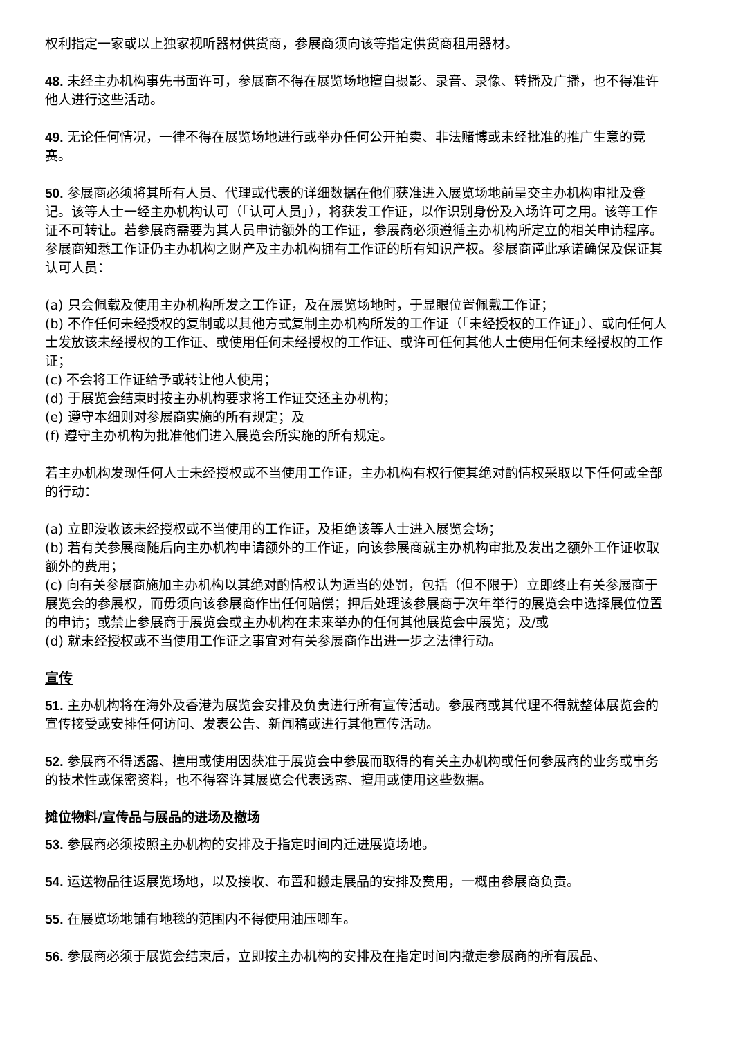权利指定一家或以上独家视听器材供货商，参展商须向该等指定供货商租用器材。
48. 未经主办机构事先书面许可，参展商不得在展览场地擅自摄影、录音、录像、转播及广播，也不得准许他人进行这些活动。
49. 无论任何情况，一律不得在展览场地进行或举办任何公开拍卖、非法赌博或未经批准的推广生意的竞赛。
50. 参展商必须将其所有人员、代理或代表的详细数据在他们获准进入展览场地前呈交主办机构审批及登记。该等人士一经主办机构认可（「认可人员」），将获发工作证，以作识别身份及入场许可之用。该等工作证不可转让。若参展商需要为其人员申请额外的工作证，参展商必须遵循主办机构所定立的相关申请程序。参展商知悉工作证仍主办机构之财产及主办机构拥有工作证的所有知识产权。参展商谨此承诺确保及保证其认可人员：
(a) 只会佩载及使用主办机构所发之工作证，及在展览场地时，于显眼位置佩戴工作证；
(b) 不作任何未经授权的复制或以其他方式复制主办机构所发的工作证（「未经授权的工作证」）、或向任何人士发放该未经授权的工作证、或使用任何未经授权的工作证、或许可任何其他人士使用任何未经授权的工作证；
(c) 不会将工作证给予或转让他人使用；
(d) 于展览会结束时按主办机构要求将工作证交还主办机构；
(e) 遵守本细则对参展商实施的所有规定；及
(f) 遵守主办机构为批准他们进入展览会所实施的所有规定。
若主办机构发现任何人士未经授权或不当使用工作证，主办机构有权行使其绝对酌情权采取以下任何或全部的行动：
(a) 立即没收该未经授权或不当使用的工作证，及拒绝该等人士进入展览会场；
(b) 若有关参展商随后向主办机构申请额外的工作证，向该参展商就主办机构审批及发出之额外工作证收取额外的费用；
(c) 向有关参展商施加主办机构以其绝对酌情权认为适当的处罚，包括（但不限于）立即终止有关参展商于展览会的参展权，而毋须向该参展商作出任何赔偿；押后处理该参展商于次年举行的展览会中选择展位位置的申请；或禁止参展商于展览会或主办机构在未来举办的任何其他展览会中展览；及/或
(d) 就未经授权或不当使用工作证之事宜对有关参展商作出进一步之法律行动。
宣传
51. 主办机构将在海外及香港为展览会安排及负责进行所有宣传活动。参展商或其代理不得就整体展览会的宣传接受或安排任何访问、发表公告、新闻稿或进行其他宣传活动。
52. 参展商不得透露、擅用或使用因获准于展览会中参展而取得的有关主办机构或任何参展商的业务或事务的技术性或保密资料，也不得容许其展览会代表透露、擅用或使用这些数据。
摊位物料/宣传品与展品的进场及撤场
53. 参展商必须按照主办机构的安排及于指定时间内迁进展览场地。
54. 运送物品往返展览场地，以及接收、布置和搬走展品的安排及费用，一概由参展商负责。
55. 在展览场地铺有地毯的范围内不得使用油压唧车。
56. 参展商必须于展览会结束后，立即按主办机构的安排及在指定时间内撤走参展商的所有展品、